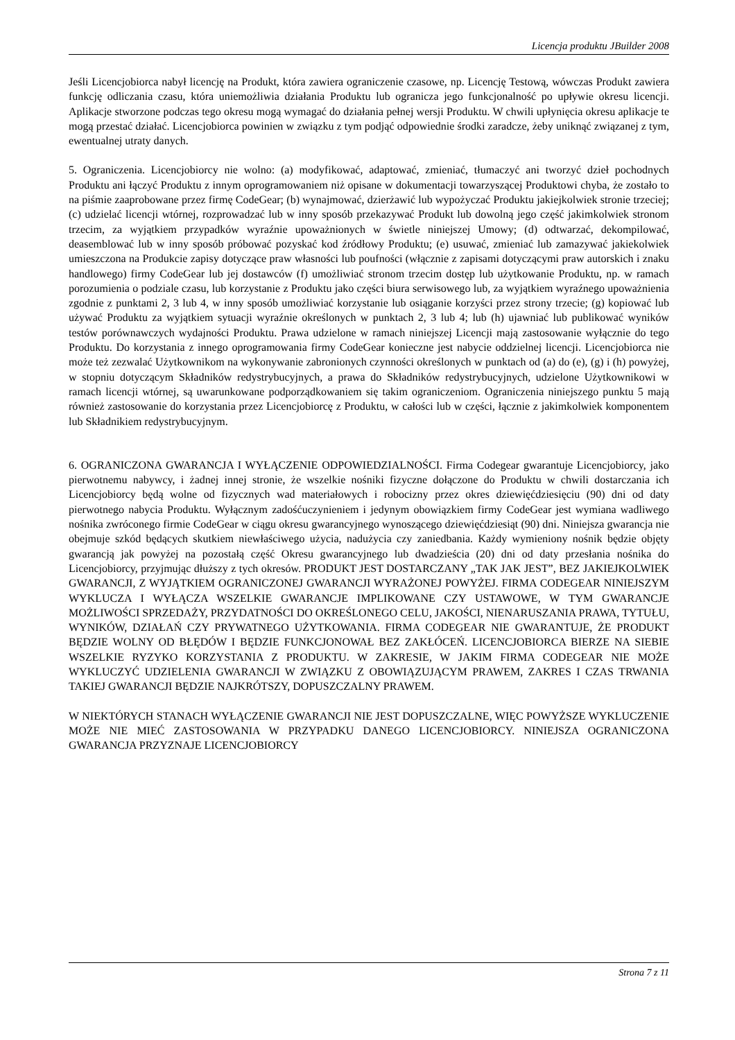Licencja produktu JBuilder 2008
Jeśli Licencjobiorca nabył licencję na Produkt, która zawiera ograniczenie czasowe, np. Licencję Testową, wówczas Produkt zawiera funkcję odliczania czasu, która uniemożliwia działania Produktu lub ogranicza jego funkcjonalność po upływie okresu licencji. Aplikacje stworzone podczas tego okresu mogą wymagać do działania pełnej wersji Produktu. W chwili upłynięcia okresu aplikacje te mogą przestać działać. Licencjobiorca powinien w związku z tym podjąć odpowiednie środki zaradcze, żeby uniknąć związanej z tym, ewentualnej utraty danych.
5. Ograniczenia. Licencjobiorcy nie wolno: (a) modyfikować, adaptować, zmieniać, tłumaczyć ani tworzyć dzieł pochodnych Produktu ani łączyć Produktu z innym oprogramowaniem niż opisane w dokumentacji towarzyszącej Produktowi chyba, że zostało to na piśmie zaaprobowane przez firmę CodeGear; (b) wynajmować, dzierżawić lub wypożyczać Produktu jakiejkolwiek stronie trzeciej; (c) udzielać licencji wtórnej, rozprowadzać lub w inny sposób przekazywać Produkt lub dowolną jego część jakimkolwiek stronom trzecim, za wyjątkiem przypadków wyraźnie upoważnionych w świetle niniejszej Umowy; (d) odtwarzać, dekompilować, deasemblować lub w inny sposób próbować pozyskać kod źródłowy Produktu; (e) usuwać, zmieniać lub zamazywać jakiekolwiek umieszczona na Produkcie zapisy dotyczące praw własności lub poufności (włącznie z zapisami dotyczącymi praw autorskich i znaku handlowego) firmy CodeGear lub jej dostawców (f) umożliwiać stronom trzecim dostęp lub użytkowanie Produktu, np. w ramach porozumienia o podziale czasu, lub korzystanie z Produktu jako części biura serwisowego lub, za wyjątkiem wyraźnego upoważnienia zgodnie z punktami 2, 3 lub 4, w inny sposób umożliwiać korzystanie lub osiąganie korzyści przez strony trzecie; (g) kopiować lub używać Produktu za wyjątkiem sytuacji wyraźnie określonych w punktach 2, 3 lub 4; lub (h) ujawniać lub publikować wyników testów porównawczych wydajności Produktu. Prawa udzielone w ramach niniejszej Licencji mają zastosowanie wyłącznie do tego Produktu. Do korzystania z innego oprogramowania firmy CodeGear konieczne jest nabycie oddzielnej licencji. Licencjobiorca nie może też zezwalać Użytkownikom na wykonywanie zabronionych czynności określonych w punktach od (a) do (e), (g) i (h) powyżej, w stopniu dotyczącym Składników redystrybucyjnych, a prawa do Składników redystrybucyjnych, udzielone Użytkownikowi w ramach licencji wtórnej, są uwarunkowane podporządkowaniem się takim ograniczeniom. Ograniczenia niniejszego punktu 5 mają również zastosowanie do korzystania przez Licencjobiorcę z Produktu, w całości lub w części, łącznie z jakimkolwiek komponentem lub Składnikiem redystrybucyjnym.
6. OGRANICZONA GWARANCJA I WYŁĄCZENIE ODPOWIEDZIALNOŚCI. Firma Codegear gwarantuje Licencjobiorcy, jako pierwotnemu nabywcy, i żadnej innej stronie, że wszelkie nośniki fizyczne dołączone do Produktu w chwili dostarczania ich Licencjobiorcy będą wolne od fizycznych wad materiałowych i robocizny przez okres dziewięćdziesięciu (90) dni od daty pierwotnego nabycia Produktu. Wyłącznym zadośćuczynieniem i jedynym obowiązkiem firmy CodeGear jest wymiana wadliwego nośnika zwróconego firmie CodeGear w ciągu okresu gwarancyjnego wynoszącego dziewięćdziesiąt (90) dni. Niniejsza gwarancja nie obejmuje szkód będących skutkiem niewłaściwego użycia, nadużycia czy zaniedbania. Każdy wymieniony nośnik będzie objęty gwarancją jak powyżej na pozostałą część Okresu gwarancyjnego lub dwadzieścia (20) dni od daty przesłania nośnika do Licencjobiorcy, przyjmując dłuższy z tych okresów. PRODUKT JEST DOSTARCZANY „TAK JAK JEST”, BEZ JAKIEJKOLWIEK GWARANCJI, Z WYJĄTKIEM OGRANICZONEJ GWARANCJI WYRAŻONEJ POWYŻEJ. FIRMA CODEGEAR NINIEJSZYM WYKLUCZA I WYŁĄCZA WSZELKIE GWARANCJE IMPLIKOWANE CZY USTAWOWE, W TYM GWARANCJE MOŻLIWOŚCI SPRZEDAŻY, PRZYDATNOŚCI DO OKREŚLONEGO CELU, JAKOŚCI, NIENARUSZANIA PRAWA, TYTUŁU, WYNIKÓW, DZIAŁAŃ CZY PRYWATNEGO UŻYTKOWANIA. FIRMA CODEGEAR NIE GWARANTUJE, ŻE PRODUKT BĘDZIE WOLNY OD BŁĘDÓW I BĘDZIE FUNKCJONOWAŁ BEZ ZAKŁÓCEŃ. LICENCJOBIORCA BIERZE NA SIEBIE WSZELKIE RYZYKO KORZYSTANIA Z PRODUKTU. W ZAKRESIE, W JAKIM FIRMA CODEGEAR NIE MOŻE WYKLUCZYĆ UDZIELENIA GWARANCJI W ZWIĄZKU Z OBOWIĄZUJĄCYM PRAWEM, ZAKRES I CZAS TRWANIA TAKIEJ GWARANCJI BĘDZIE NAJKRÓTSZY, DOPUSZCZALNY PRAWEM.
W NIEKTÓRYCH STANACH WYŁĄCZENIE GWARANCJI NIE JEST DOPUSZCZALNE, WIĘC POWYŻSZE WYKLUCZENIE MOŻE NIE MIEĆ ZASTOSOWANIA W PRZYPADKU DANEGO LICENCJOBIORCY. NINIEJSZA OGRANICZONA GWARANCJA PRZYZNAJE LICENCJOBIORCY
Strona 7 z 11